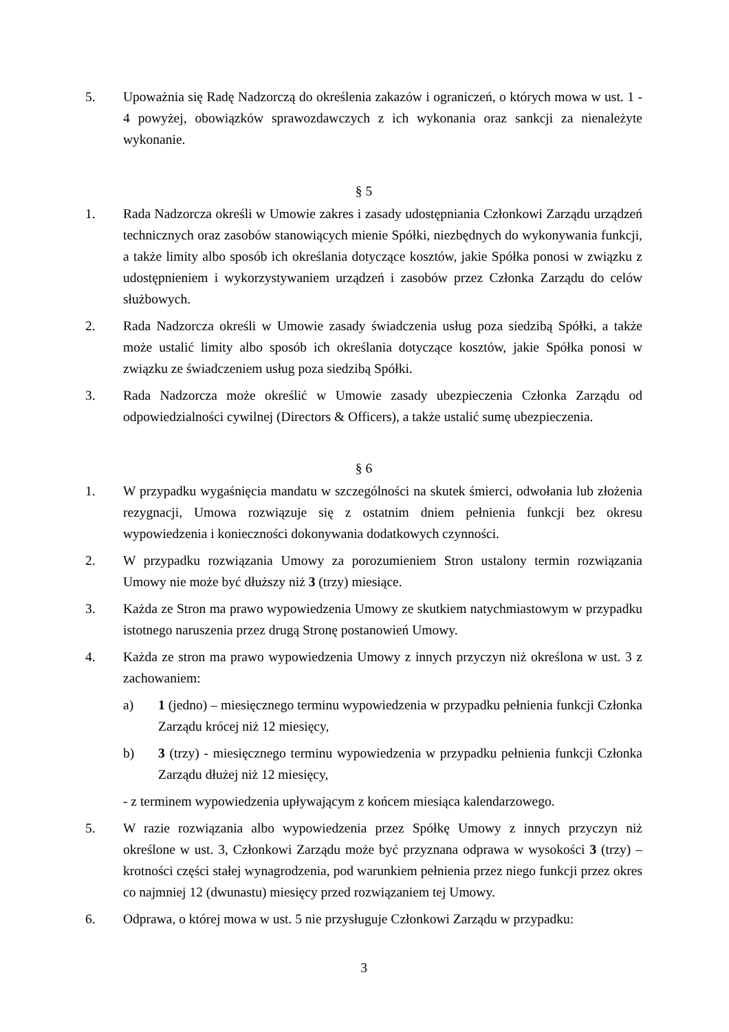5. Upoważnia się Radę Nadzorczą do określenia zakazów i ograniczeń, o których mowa w ust. 1 - 4 powyżej, obowiązków sprawozdawczych z ich wykonania oraz sankcji za nienależyte wykonanie.
§ 5
1. Rada Nadzorcza określi w Umowie zakres i zasady udostępniania Członkowi Zarządu urządzeń technicznych oraz zasobów stanowiących mienie Spółki, niezbędnych do wykonywania funkcji, a także limity albo sposób ich określania dotyczące kosztów, jakie Spółka ponosi w związku z udostępnieniem i wykorzystywaniem urządzeń i zasobów przez Członka Zarządu do celów służbowych.
2. Rada Nadzorcza określi w Umowie zasady świadczenia usług poza siedzibą Spółki, a także może ustalić limity albo sposób ich określania dotyczące kosztów, jakie Spółka ponosi w związku ze świadczeniem usług poza siedzibą Spółki.
3. Rada Nadzorcza może określić w Umowie zasady ubezpieczenia Członka Zarządu od odpowiedzialności cywilnej (Directors & Officers), a także ustalić sumę ubezpieczenia.
§ 6
1. W przypadku wygaśnięcia mandatu w szczególności na skutek śmierci, odwołania lub złożenia rezygnacji, Umowa rozwiązuje się z ostatnim dniem pełnienia funkcji bez okresu wypowiedzenia i konieczności dokonywania dodatkowych czynności.
2. W przypadku rozwiązania Umowy za porozumieniem Stron ustalony termin rozwiązania Umowy nie może być dłuższy niż 3 (trzy) miesiące.
3. Każda ze Stron ma prawo wypowiedzenia Umowy ze skutkiem natychmiastowym w przypadku istotnego naruszenia przez drugą Stronę postanowień Umowy.
4. Każda ze stron ma prawo wypowiedzenia Umowy z innych przyczyn niż określona w ust. 3 z zachowaniem:
a) 1 (jedno) – miesięcznego terminu wypowiedzenia w przypadku pełnienia funkcji Członka Zarządu krócej niż 12 miesięcy,
b) 3 (trzy) - miesięcznego terminu wypowiedzenia w przypadku pełnienia funkcji Członka Zarządu dłużej niż 12 miesięcy,
- z terminem wypowiedzenia upływającym z końcem miesiąca kalendarzowego.
5. W razie rozwiązania albo wypowiedzenia przez Spółkę Umowy z innych przyczyn niż określone w ust. 3, Członkowi Zarządu może być przyznana odprawa w wysokości 3 (trzy) – krotności części stałej wynagrodzenia, pod warunkiem pełnienia przez niego funkcji przez okres co najmniej 12 (dwunastu) miesięcy przed rozwiązaniem tej Umowy.
6. Odprawa, o której mowa w ust. 5 nie przysługuje Członkowi Zarządu w przypadku:
3